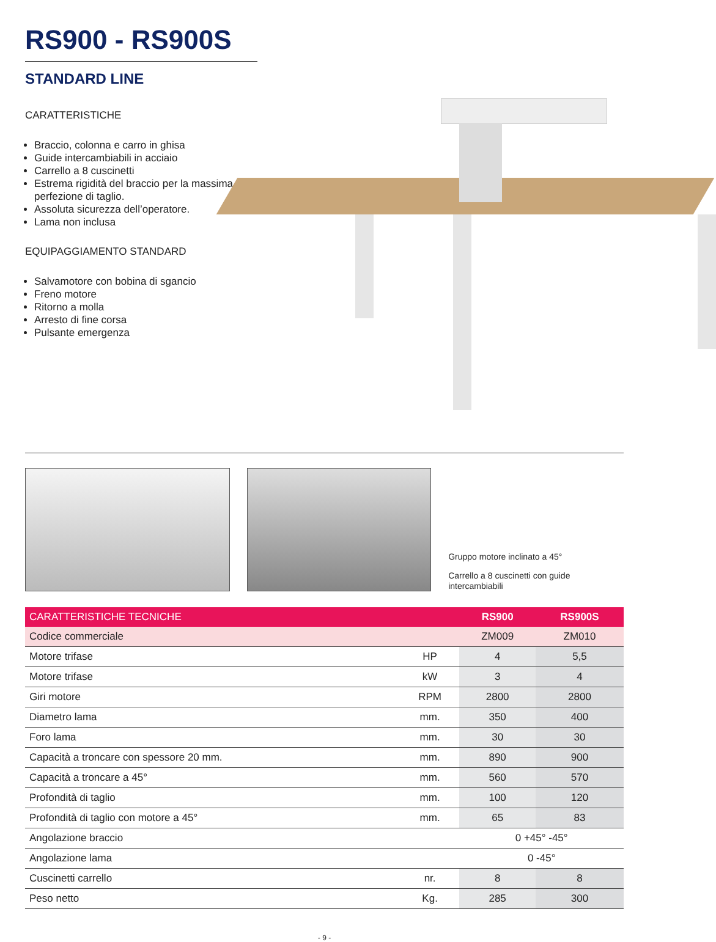RS900 - RS900S
STANDARD LINE
CARATTERISTICHE
Braccio, colonna e carro in ghisa
Guide intercambiabili in acciaio
Carrello a 8 cuscinetti
Estrema rigidità del braccio per la massima perfezione di taglio.
Assoluta sicurezza dell’operatore.
Lama non inclusa
EQUIPAGGIAMENTO STANDARD
Salvamotore con bobina di sgancio
Freno motore
Ritorno a molla
Arresto di fine corsa
Pulsante emergenza
Gruppo motore inclinato a 45°
Carrello a 8 cuscinetti con guide intercambiabili
| CARATTERISTICHE TECNICHE | | RS900 | RS900S |
| --- | --- | --- | --- |
| Codice commerciale | | ZM009 | ZM010 |
| Motore trifase | HP | 4 | 5,5 |
| Motore trifase | kW | 3 | 4 |
| Giri motore | RPM | 2800 | 2800 |
| Diametro lama | mm. | 350 | 400 |
| Foro lama | mm. | 30 | 30 |
| Capacità a troncare con spessore 20 mm. | mm. | 890 | 900 |
| Capacità a troncare a 45° | mm. | 560 | 570 |
| Profondità di taglio | mm. | 100 | 120 |
| Profondità di taglio con motore a 45° | mm. | 65 | 83 |
| Angolazione braccio | | 0 +45° -45° | |
| Angolazione lama | | 0 -45° | |
| Cuscinetti carrello | nr. | 8 | 8 |
| Peso netto | Kg. | 285 | 300 |
- 9 -